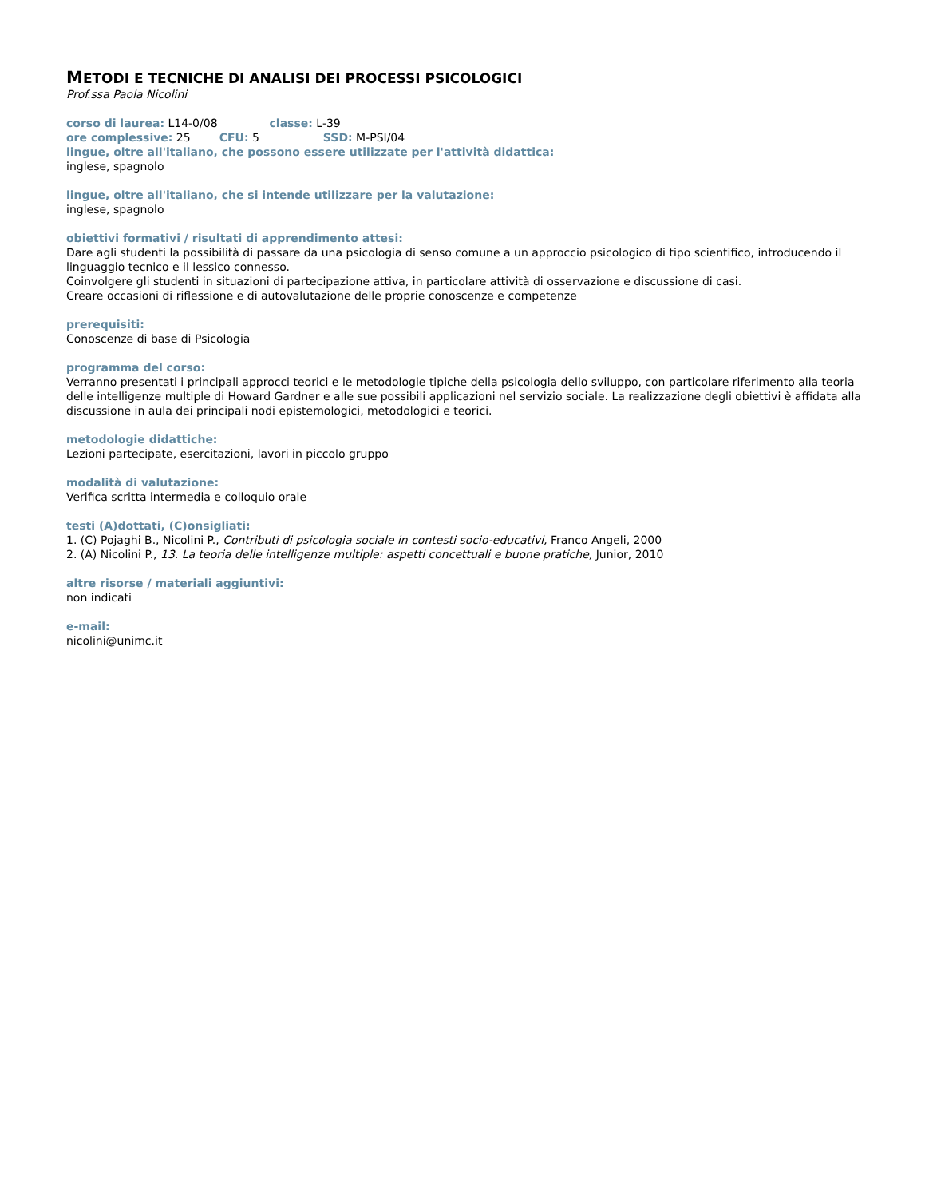METODI E TECNICHE DI ANALISI DEI PROCESSI PSICOLOGICI
Prof.ssa Paola Nicolini
corso di laurea: L14-0/08 classe: L-39
ore complessive: 25 CFU: 5 SSD: M-PSI/04
lingue, oltre all'italiano, che possono essere utilizzate per l'attività didattica:
inglese, spagnolo
lingue, oltre all'italiano, che si intende utilizzare per la valutazione:
inglese, spagnolo
obiettivi formativi / risultati di apprendimento attesi:
Dare agli studenti la possibilità di passare da una psicologia di senso comune a un approccio psicologico di tipo scientifico, introducendo il linguaggio tecnico e il lessico connesso.
Coinvolgere gli studenti in situazioni di partecipazione attiva, in particolare attività di osservazione e discussione di casi.
Creare occasioni di riflessione e di autovalutazione delle proprie conoscenze e competenze
prerequisiti:
Conoscenze di base di Psicologia
programma del corso:
Verranno presentati i principali approcci teorici e le metodologie tipiche della psicologia dello sviluppo, con particolare riferimento alla teoria delle intelligenze multiple di Howard Gardner e alle sue possibili applicazioni nel servizio sociale. La realizzazione degli obiettivi è affidata alla discussione in aula dei principali nodi epistemologici, metodologici e teorici.
metodologie didattiche:
Lezioni partecipate, esercitazioni, lavori in piccolo gruppo
modalità di valutazione:
Verifica scritta intermedia e colloquio orale
testi (A)dottati, (C)onsigliati:
1. (C) Pojaghi B., Nicolini P., Contributi di psicologia sociale in contesti socio-educativi, Franco Angeli, 2000
2. (A) Nicolini P., 13. La teoria delle intelligenze multiple: aspetti concettuali e buone pratiche, Junior, 2010
altre risorse / materiali aggiuntivi:
non indicati
e-mail:
nicolini@unimc.it